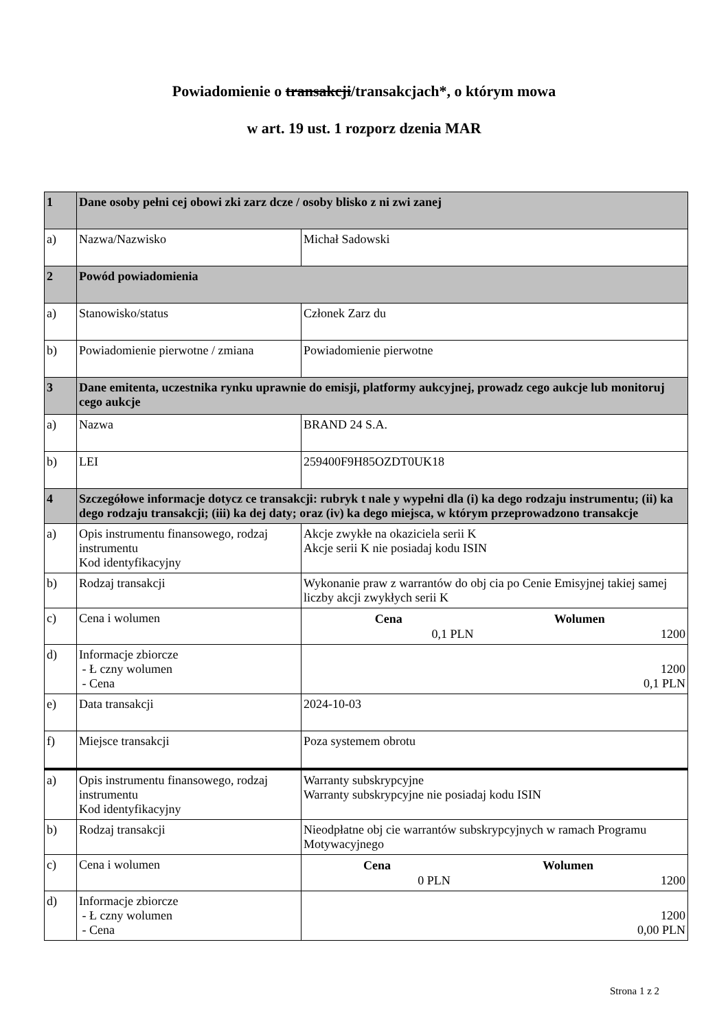Powiadomienie o transakcji/transakcjach*, o którym mowa
w art. 19 ust. 1 rozporz dzenia MAR
| 1 | Dane osoby pełni cej obowi zki zarz dcze / osoby blisko z ni zwi zanej | |
| a) | Nazwa/Nazwisko | Michał Sadowski |
| 2 | Powód powiadomienia | |
| a) | Stanowisko/status | Członek Zarz du |
| b) | Powiadomienie pierwotne / zmiana | Powiadomienie pierwotne |
| 3 | Dane emitenta, uczestnika rynku uprawnie do emisji, platformy aukcyjnej, prowadz cego aukcje lub monitoruj cego aukcje | |
| a) | Nazwa | BRAND 24 S.A. |
| b) | LEI | 259400F9H85OZDT0UK18 |
| 4 | Szczegółowe informacje dotycz ce transakcji: rubryk t nale y wypełni dla (i) ka dego rodzaju instrumentu; (ii) ka dego rodzaju transakcji; (iii) ka dej daty; oraz (iv) ka dego miejsca, w którym przeprowadzono transakcje | |
| a) | Opis instrumentu finansowego, rodzaj instrumentu Kod identyfikacyjny | Akcje zwykłe na okaziciela serii K Akcje serii K nie posiadaj kodu ISIN |
| b) | Rodzaj transakcji | Wykonanie praw z warrantów do obj cia po Cenie Emisyjnej takiej samej liczby akcji zwykłych serii K |
| c) | Cena i wolumen | / Cena / Wolumen / / --- / --- / / 0,1 PLN / 1200 / |
| d) | Informacje zbiorcze - Ł czny wolumen - Cena | 1200 0,1 PLN |
| e) | Data transakcji | 2024-10-03 |
| f) | Miejsce transakcji | Poza systemem obrotu |
| a) | Opis instrumentu finansowego, rodzaj instrumentu Kod identyfikacyjny | Warranty subskrypcyjne Warranty subskrypcyjne nie posiadaj kodu ISIN |
| b) | Rodzaj transakcji | Nieodpłatne obj cie warrantów subskrypcyjnych w ramach Programu Motywacyjnego |
| c) | Cena i wolumen | / Cena / Wolumen / / --- / --- / / 0 PLN / 1200 / |
| d) | Informacje zbiorcze - Ł czny wolumen - Cena | 1200 0,00 PLN |
Strona 1 z 2